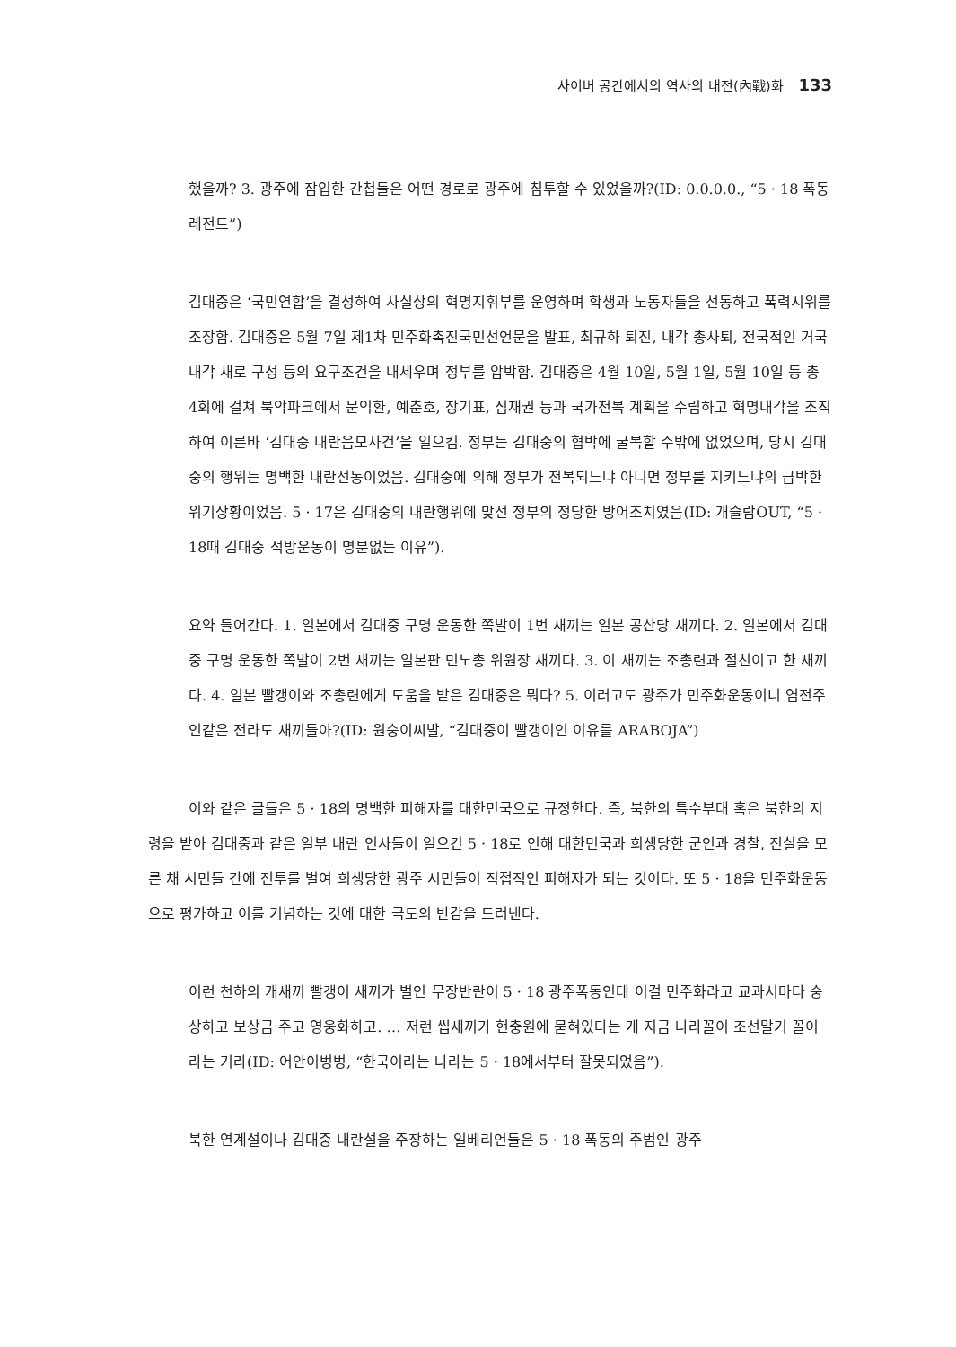사이버 공간에서의 역사의 내전(內戰)화 133
했을까? 3. 광주에 잠입한 간첩들은 어떤 경로로 광주에 침투할 수 있었을까?(ID: 0.0.0.0., “5 · 18 폭동 레전드”)
김대중은 ‘국민연합’을 결성하여 사실상의 혁명지휘부를 운영하며 학생과 노동자들을 선동하고 폭력시위를 조장함. 김대중은 5월 7일 제1차 민주화촉진국민선언문을 발표, 최규하 퇴진, 내각 총사퇴, 전국적인 거국 내각 새로 구성 등의 요구조건을 내세우며 정부를 압박함. 김대중은 4월 10일, 5월 1일, 5월 10일 등 총 4회에 걸쳐 북악파크에서 문익환, 예춘호, 장기표, 심재권 등과 국가전복 계획을 수립하고 혁명내각을 조직하여 이른바 ‘김대중 내란음모사건’을 일으킴. 정부는 김대중의 협박에 굴복할 수밖에 없었으며, 당시 김대중의 행위는 명백한 내란선동이었음. 김대중에 의해 정부가 전복되느냐 아니면 정부를 지키느냐의 급박한 위기상황이었음. 5 · 17은 김대중의 내란행위에 맞선 정부의 정당한 방어조치였음(ID: 개슬람OUT, “5 · 18때 김대중 석방운동이 명분없는 이유”).
요약 들어간다. 1. 일본에서 김대중 구명 운동한 쪽발이 1번 새끼는 일본 공산당 새끼다. 2. 일본에서 김대중 구명 운동한 쪽발이 2번 새끼는 일본판 민노총 위원장 새끼다. 3. 이 새끼는 조총련과 절친이고 한 새끼다. 4. 일본 빨갱이와 조총련에게 도움을 받은 김대중은 뭐다? 5. 이러고도 광주가 민주화운동이니 염전주인같은 전라도 새끼들아?(ID: 원숭이씨발, “김대중이 빨갱이인 이유를 ARABOJA”)
이와 같은 글들은 5 · 18의 명백한 피해자를 대한민국으로 규정한다. 즉, 북한의 특수부대 혹은 북한의 지령을 받아 김대중과 같은 일부 내란 인사들이 일으킨 5 · 18로 인해 대한민국과 희생당한 군인과 경찰, 진실을 모른 채 시민들 간에 전투를 벌여 희생당한 광주 시민들이 직접적인 피해자가 되는 것이다. 또 5 · 18을 민주화운동으로 평가하고 이를 기념하는 것에 대한 극도의 반감을 드러낸다.
이런 천하의 개새끼 빨갱이 새끼가 벌인 무장반란이 5 · 18 광주폭동인데 이걸 민주화라고 교과서마다 숭상하고 보상금 주고 영웅화하고. … 저런 씹새끼가 현충원에 묻혀있다는 게 지금 나라꼴이 조선말기 꼴이라는 거라(ID: 어안이벙벙, “한국이라는 나라는 5 · 18에서부터 잘못되었음”).
북한 연계설이나 김대중 내란설을 주장하는 일베리언들은 5 · 18 폭동의 주범인 광주